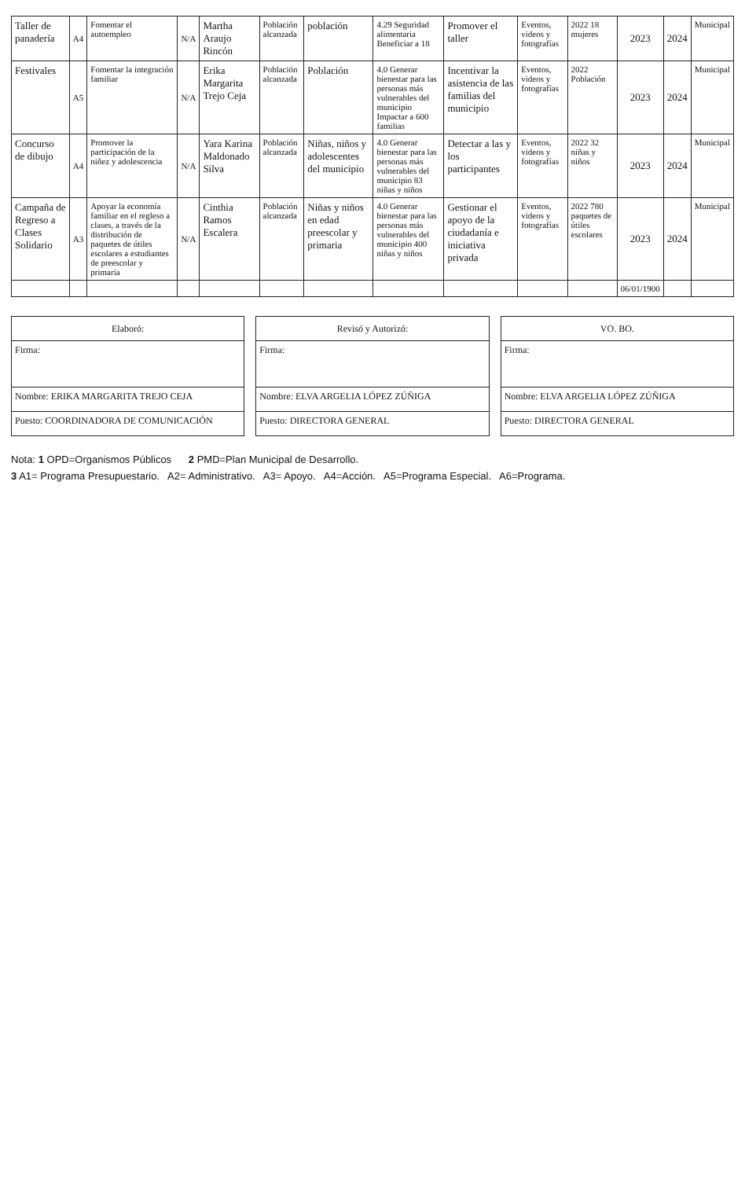| Taller de panadería | A4 | Fomentar el autoempleo | N/A | Martha Araujo Rincón | Población alcanzada | población | 4.29 Seguridad alimentaria Beneficiar a 18 | Promover el taller | Eventos, videos y fotografías | 2022 18 mujeres | 2023 | 2024 | Municipal |
| Festivales | A5 | Fomentar la integración familiar | N/A | Erika Margarita Trejo Ceja | Población alcanzada | Población | 4.0 Generar bienestar para las personas más vulnerables del municipio Impactar a 600 familias | Incentivar la asistencia de las familias del municipio | Eventos, videos y fotografías | 2022 Población | 2023 | 2024 | Municipal |
| Concurso de dibujo | A4 | Promover la participación de la niñez y adolescencia | N/A | Yara Karina Maldonado Silva | Población alcanzada | Niñas, niños y adolescentes del municipio | 4.0 Generar bienestar para las personas más vulnerables del municipio 83 niñas y niños | Detectar a las y los participantes | Eventos, videos y fotografías | 2022 32 niñas y niños | 2023 | 2024 | Municipal |
| Campaña de Regreso a Clases Solidario | A3 | Apoyar la economía familiar en el regleso a clases, a través de la distribución de paquetes de útiles escolares a estudiantes de preescolar y primaria | N/A | Cinthia Ramos Escalera | Población alcanzada | Niñas y niños en edad preescolar y primaria | 4.0 Generar bienestar para las personas más vulnerables del municipio 400 niñas y niños | Gestionar el apoyo de la ciudadanía e iniciativa privada | Eventos, videos y fotografías | 2022 780 paquetes de útiles escolares | 2023 | 2024 | Municipal |
| | | | | | | | | | | | 06/01/1900 | | |
| Elaboró: |
| Firma: |
| Nombre: ERIKA MARGARITA TREJO CEJA |
| Puesto: COORDINADORA DE COMUNICACIÓN |
| Revisó y Autorizó: |
| Firma: |
| Nombre: ELVA ARGELIA LÓPEZ ZÚÑIGA |
| Puesto: DIRECTORA GENERAL |
| VO. BO. |
| Firma: |
| Nombre: ELVA ARGELIA LÓPEZ ZÚÑIGA |
| Puesto: DIRECTORA GENERAL |
Nota: 1 OPD=Organismos Públicos 2 PMD=Plan Municipal de Desarrollo.
3 A1= Programa Presupuestario. A2= Administrativo. A3= Apoyo. A4=Acción. A5=Programa Especial. A6=Programa.